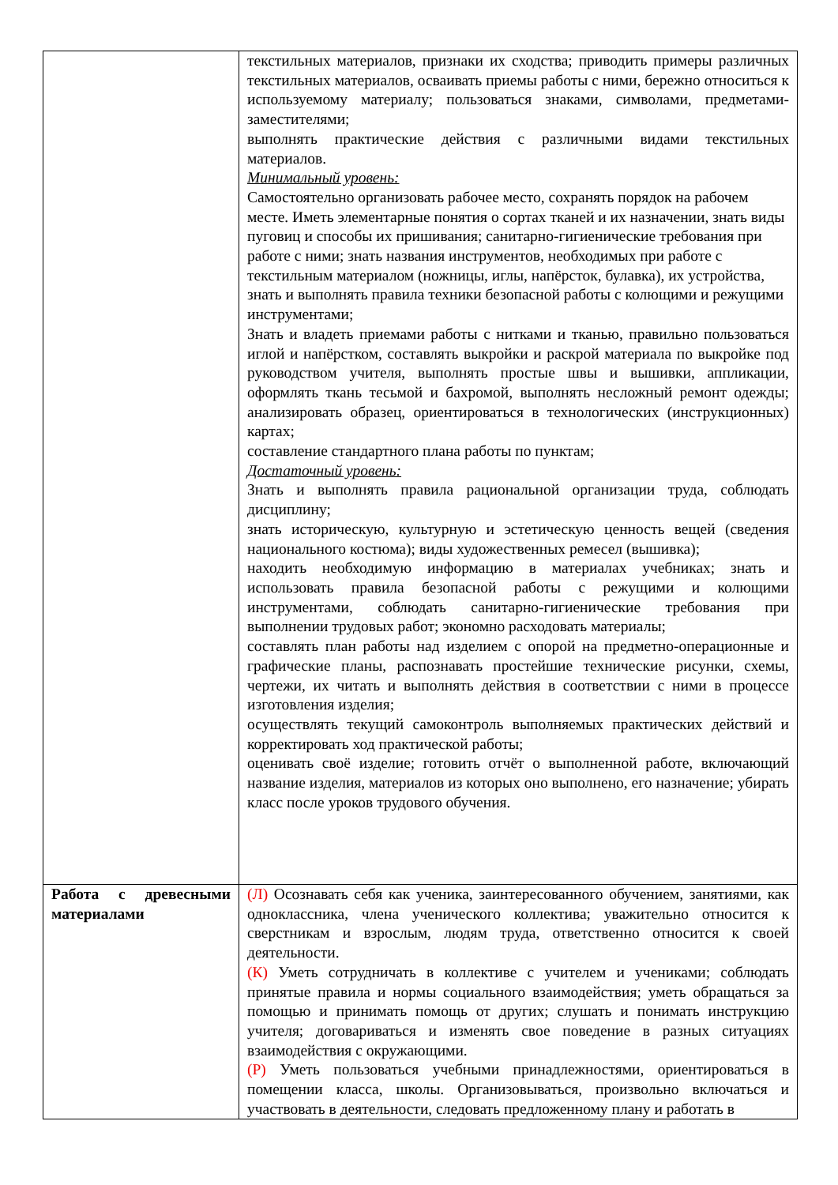| | текстильных материалов, признаки их сходства; приводить примеры различных текстильных материалов, осваивать приемы работы с ними, бережно относиться к используемому материалу; пользоваться знаками, символами, предметами-заместителями; выполнять практические действия с различными видами текстильных материалов. Минимальный уровень: Самостоятельно организовать рабочее место, сохранять порядок на рабочем месте. Иметь элементарные понятия о сортах тканей и их назначении, знать виды пуговиц и способы их пришивания; санитарно-гигиенические требования при работе с ними; знать названия инструментов, необходимых при работе с текстильным материалом (ножницы, иглы, напёрсток, булавка), их устройства, знать и выполнять правила техники безопасной работы с колющими и режущими инструментами; Знать и владеть приемами работы с нитками и тканью, правильно пользоваться иглой и напёрстком, составлять выкройки и раскрой материала по выкройке под руководством учителя, выполнять простые швы и вышивки, аппликации, оформлять ткань тесьмой и бахромой, выполнять несложный ремонт одежды; анализировать образец, ориентироваться в технологических (инструкционных) картах; составление стандартного плана работы по пунктам; Достаточный уровень: Знать и выполнять правила рациональной организации труда, соблюдать дисциплину; знать историческую, культурную и эстетическую ценность вещей (сведения национального костюма); виды художественных ремесел (вышивка); находить необходимую информацию в материалах учебниках; знать и использовать правила безопасной работы с режущими и колющими инструментами, соблюдать санитарно-гигиенические требования при выполнении трудовых работ; экономно расходовать материалы; составлять план работы над изделием с опорой на предметно-операционные и графические планы, распознавать простейшие технические рисунки, схемы, чертежи, их читать и выполнять действия в соответствии с ними в процессе изготовления изделия; осуществлять текущий самоконтроль выполняемых практических действий и корректировать ход практической работы; оценивать своё изделие; готовить отчёт о выполненной работе, включающий название изделия, материалов из которых оно выполнено, его назначение; убирать класс после уроков трудового обучения. |
| Работа с древесными материалами | (Л) Осознавать себя как ученика, заинтересованного обучением, занятиями, как одноклассника, члена ученического коллектива; уважительно относится к сверстникам и взрослым, людям труда, ответственно относится к своей деятельности. (К) Уметь сотрудничать в коллективе с учителем и учениками; соблюдать принятые правила и нормы социального взаимодействия; уметь обращаться за помощью и принимать помощь от других; слушать и понимать инструкцию учителя; договариваться и изменять свое поведение в разных ситуациях взаимодействия с окружающими. (Р) Уметь пользоваться учебными принадлежностями, ориентироваться в помещении класса, школы. Организовываться, произвольно включаться и участвовать в деятельности, следовать предложенному плану и работать в |